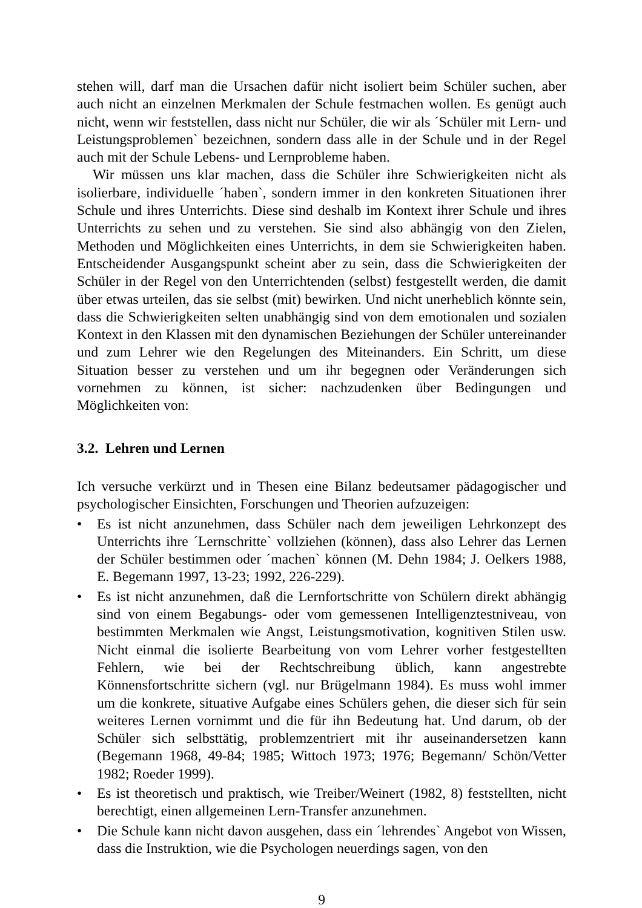stehen will, darf man die Ursachen dafür nicht isoliert beim Schüler suchen, aber auch nicht an einzelnen Merkmalen der Schule festmachen wollen. Es genügt auch nicht, wenn wir feststellen, dass nicht nur Schüler, die wir als ´Schüler mit Lern- und Leistungsproblemen` bezeichnen, sondern dass alle in der Schule und in der Regel auch mit der Schule Lebens- und Lernprobleme haben.
Wir müssen uns klar machen, dass die Schüler ihre Schwierigkeiten nicht als isolierbare, individuelle ´haben`, sondern immer in den konkreten Situationen ihrer Schule und ihres Unterrichts. Diese sind deshalb im Kontext ihrer Schule und ihres Unterrichts zu sehen und zu verstehen. Sie sind also abhängig von den Zielen, Methoden und Möglichkeiten eines Unterrichts, in dem sie Schwierigkeiten haben. Entscheidender Ausgangspunkt scheint aber zu sein, dass die Schwierigkeiten der Schüler in der Regel von den Unterrichtenden (selbst) festgestellt werden, die damit über etwas urteilen, das sie selbst (mit) bewirken. Und nicht unerheblich könnte sein, dass die Schwierigkeiten selten unabhängig sind von dem emotionalen und sozialen Kontext in den Klassen mit den dynamischen Beziehungen der Schüler untereinander und zum Lehrer wie den Regelungen des Miteinanders. Ein Schritt, um diese Situation besser zu verstehen und um ihr begegnen oder Veränderungen sich vornehmen zu können, ist sicher: nachzudenken über Bedingungen und Möglichkeiten von:
3.2. Lehren und Lernen
Ich versuche verkürzt und in Thesen eine Bilanz bedeutsamer pädagogischer und psychologischer Einsichten, Forschungen und Theorien aufzuzeigen:
• Es ist nicht anzunehmen, dass Schüler nach dem jeweiligen Lehrkonzept des Unterrichts ihre ´Lernschritte` vollziehen (können), dass also Lehrer das Lernen der Schüler bestimmen oder ´machen` können (M. Dehn 1984; J. Oelkers 1988, E. Begemann 1997, 13-23; 1992, 226-229).
• Es ist nicht anzunehmen, daß die Lernfortschritte von Schülern direkt abhängig sind von einem Begabungs- oder vom gemessenen Intelligenztestniveau, von bestimmten Merkmalen wie Angst, Leistungsmotivation, kognitiven Stilen usw. Nicht einmal die isolierte Bearbeitung von vom Lehrer vorher festgestellten Fehlern, wie bei der Rechtschreibung üblich, kann angestrebte Könnensfortschritte sichern (vgl. nur Brügelmann 1984). Es muss wohl immer um die konkrete, situative Aufgabe eines Schülers gehen, die dieser sich für sein weiteres Lernen vornimmt und die für ihn Bedeutung hat. Und darum, ob der Schüler sich selbsttätig, problemzentriert mit ihr auseinandersetzen kann (Begemann 1968, 49-84; 1985; Wittoch 1973; 1976; Begemann/ Schön/Vetter 1982; Roeder 1999).
• Es ist theoretisch und praktisch, wie Treiber/Weinert (1982, 8) feststellten, nicht berechtigt, einen allgemeinen Lern-Transfer anzunehmen.
• Die Schule kann nicht davon ausgehen, dass ein ´lehrendes` Angebot von Wissen, dass die Instruktion, wie die Psychologen neuerdings sagen, von den
9